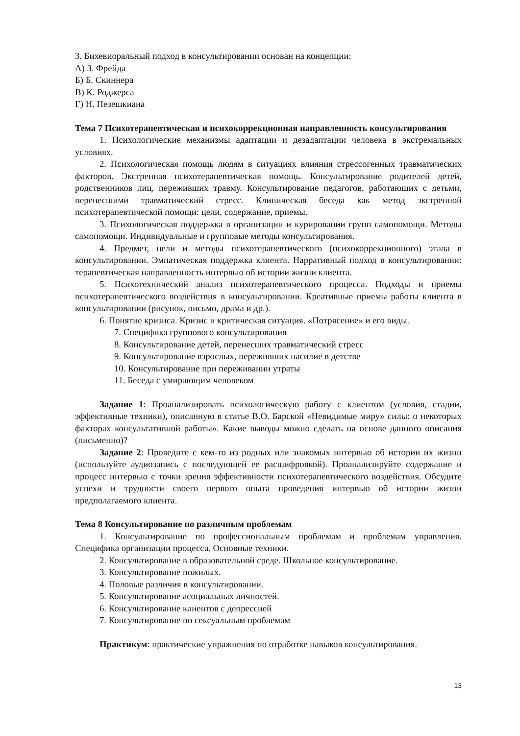3. Бихевиоральный подход в консультировании основан на концепции:
А) З. Фрейда
Б) Б. Скиннера
В) К. Роджерса
Г) Н. Пезешкиана
Тема 7 Психотерапевтическая и психокоррекционная направленность консультирования
1. Психологические механизмы адаптации и дезадаптации человека в экстремальных условиях.
2. Психологическая помощь людям в ситуациях влияния стрессогенных травматических факторов. Экстренная психотерапевтическая помощь. Консультирование родителей детей, родственников лиц, переживших травму. Консультирование педагогов, работающих с детьми, перенесшими травматический стресс. Клиническая беседа как метод экстренной психотерапевтической помощи: цели, содержание, приемы.
3. Психологическая поддержка в организации и курировании групп самопомощи. Методы самопомощи. Индивидуальные и групповые методы консультирования.
4. Предмет, цели и методы психотерапевтического (психокоррекционного) этапа в консультировании. Эмпатическая поддержка клиента. Нарративный подход в консультировании: терапевтическая направленность интервью об истории жизни клиента.
5. Психотехнический анализ психотерапевтического процесса. Подходы и приемы психотерапевтического воздействия в консультировании. Креативные приемы работы клиента в консультировании (рисунок, письмо, драма и др.).
6. Понятие кризиса. Кризис и критическая ситуация. «Потрясение» и его виды.
7. Специфика группового консультирования
8. Консультирование детей, перенесших травматический стресс
9. Консультирование взрослых, переживших насилие в детстве
10. Консультирование при переживании утраты
11. Беседа с умирающим человеком
Задание 1: Проанализировать психологическую работу с клиентом (условия, стадии, эффективные техники), описанную в статье В.О. Барской «Невидимые миру» силы: о некоторых факторах консультативной работы». Какие выводы можно сделать на основе данного описания (письменно)?
Задание 2: Проведите с кем-то из родных или знакомых интервью об истории их жизни (используйте аудиозапись с последующей ее расшифровкой). Проанализируйте содержание и процесс интервью с точки зрения эффективности психотерапевтического воздействия. Обсудите успехи и трудности своего первого опыта проведения интервью об истории жизни предполагаемого клиента.
Тема 8 Консультирование по различным проблемам
1. Консультирование по профессиональным проблемам и проблемам управления. Специфика организации процесса. Основные техники.
2. Консультирование в образовательной среде. Школьное консультирование.
3. Консультирование пожилых.
4. Половые различия в консультировании.
5. Консультирование асоциальных личностей.
6. Консультирование клиентов с депрессией
7. Консультирование по сексуальным проблемам
Практикум: практические упражнения по отработке навыков консультирования.
13